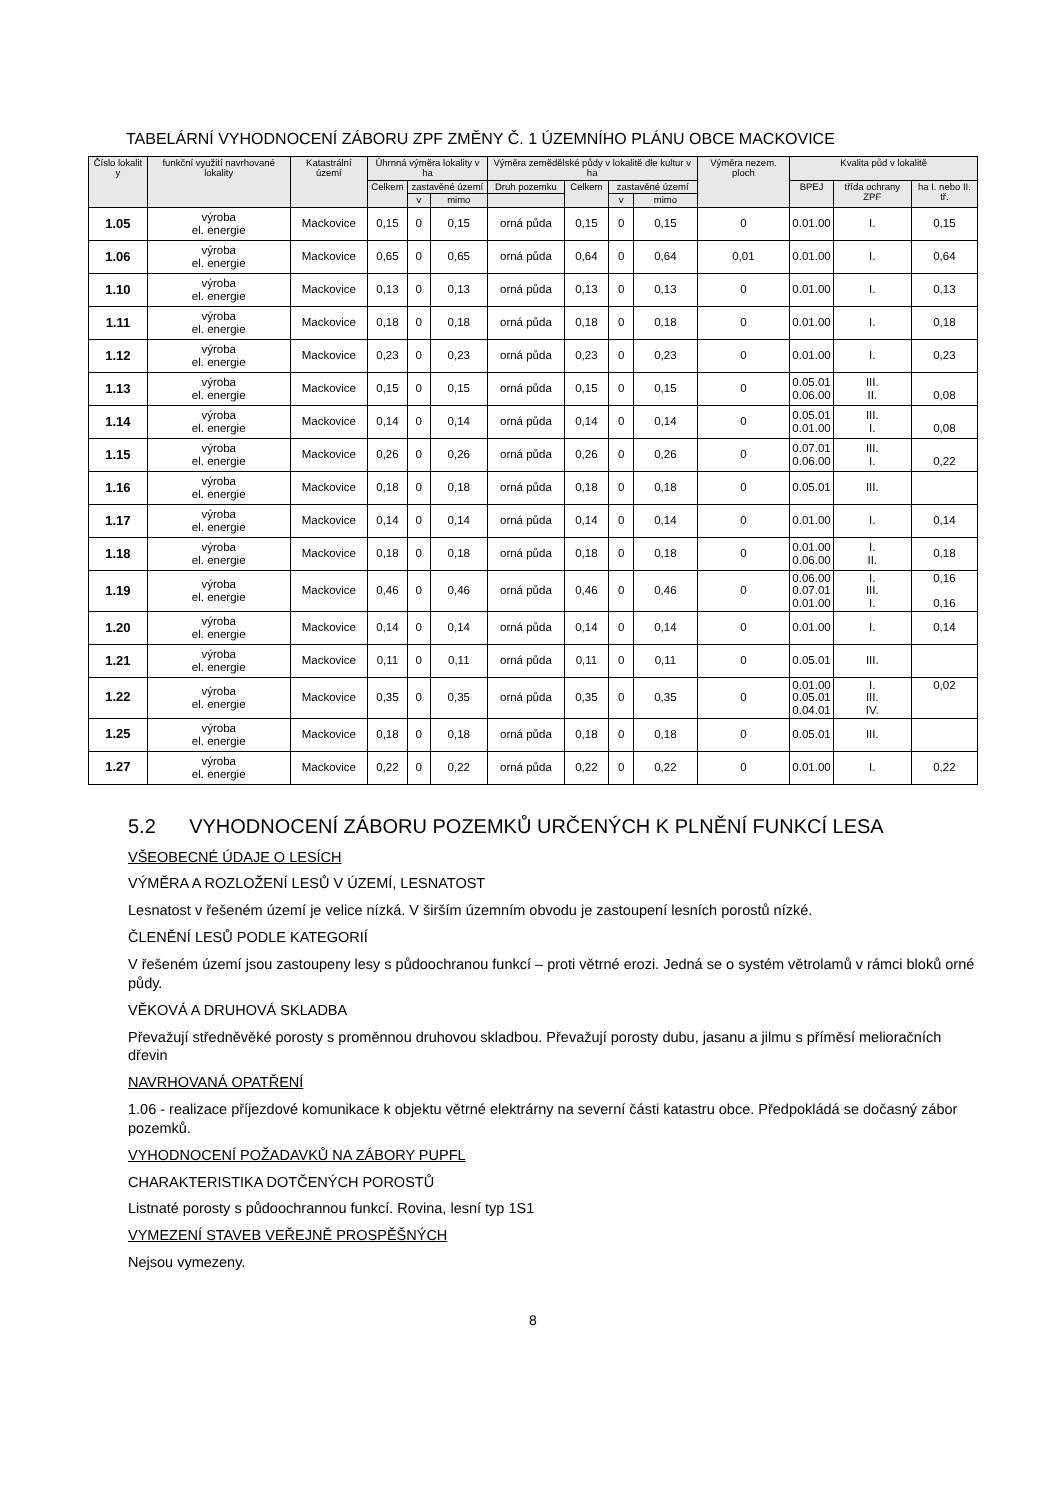TABELÁRNÍ VYHODNOCENÍ ZÁBORU ZPF ZMĚNY Č. 1 ÚZEMNÍHO PLÁNU OBCE MACKOVICE
| Číslo lokalit y | funkční využití navrhované lokality | Katastrální území | Úhrnná výměra lokality v ha | | | Výměra zemědělské půdy v lokalitě dle kultur v ha | | | | Výměra nezem. ploch | Kvalita půd v lokalitě | | |
| --- | --- | --- | --- | --- | --- | --- | --- | --- | --- | --- | --- | --- | --- |
| | | | Celkem | zastavěné území | | Druh pozemku | Celkem | zastavěné území | | | BPEJ | třída ochrany ZPF | ha I. nebo II. tř. |
| | | | | v | mimo | | | v | mimo | | | | |
| 1.05 | výroba el. energie | Mackovice | 0,15 | 0 | 0,15 | orná půda | 0,15 | 0 | 0,15 | 0 | 0.01.00 | I. | 0,15 |
| 1.06 | výroba el. energie | Mackovice | 0,65 | 0 | 0,65 | orná půda | 0,64 | 0 | 0,64 | 0,01 | 0.01.00 | I. | 0,64 |
| 1.10 | výroba el. energie | Mackovice | 0,13 | 0 | 0,13 | orná půda | 0,13 | 0 | 0,13 | 0 | 0.01.00 | I. | 0,13 |
| 1.11 | výroba el. energie | Mackovice | 0,18 | 0 | 0,18 | orná půda | 0,18 | 0 | 0,18 | 0 | 0.01.00 | I. | 0,18 |
| 1.12 | výroba el. energie | Mackovice | 0,23 | 0 | 0,23 | orná půda | 0,23 | 0 | 0,23 | 0 | 0.01.00 | I. | 0,23 |
| 1.13 | výroba el. energie | Mackovice | 0,15 | 0 | 0,15 | orná půda | 0,15 | 0 | 0,15 | 0 | 0.05.01 0.06.00 | III. II. | 0,08 |
| 1.14 | výroba el. energie | Mackovice | 0,14 | 0 | 0,14 | orná půda | 0,14 | 0 | 0,14 | 0 | 0.05.01 0.01.00 | III. I. | 0,08 |
| 1.15 | výroba el. energie | Mackovice | 0,26 | 0 | 0,26 | orná půda | 0,26 | 0 | 0,26 | 0 | 0.07.01 0.06.00 | III. I. | 0,22 |
| 1.16 | výroba el. energie | Mackovice | 0,18 | 0 | 0,18 | orná půda | 0,18 | 0 | 0,18 | 0 | 0.05.01 | III. | |
| 1.17 | výroba el. energie | Mackovice | 0,14 | 0 | 0,14 | orná půda | 0,14 | 0 | 0,14 | 0 | 0.01.00 | I. | 0,14 |
| 1.18 | výroba el. energie | Mackovice | 0,18 | 0 | 0,18 | orná půda | 0,18 | 0 | 0,18 | 0 | 0.01.00 0.06.00 | I. II. | 0,18 |
| 1.19 | výroba el. energie | Mackovice | 0,46 | 0 | 0,46 | orná půda | 0,46 | 0 | 0,46 | 0 | 0.06.00 0.07.01 0.01.00 | I. III. I. | 0,16 0,16 |
| 1.20 | výroba el. energie | Mackovice | 0,14 | 0 | 0,14 | orná půda | 0,14 | 0 | 0,14 | 0 | 0.01.00 | I. | 0,14 |
| 1.21 | výroba el. energie | Mackovice | 0,11 | 0 | 0,11 | orná půda | 0,11 | 0 | 0,11 | 0 | 0.05.01 | III. | |
| 1.22 | výroba el. energie | Mackovice | 0,35 | 0 | 0,35 | orná půda | 0,35 | 0 | 0,35 | 0 | 0.01.00 0.05.01 0.04.01 | I. III. IV. | 0,02 |
| 1.25 | výroba el. energie | Mackovice | 0,18 | 0 | 0,18 | orná půda | 0,18 | 0 | 0,18 | 0 | 0.05.01 | III. | |
| 1.27 | výroba el. energie | Mackovice | 0,22 | 0 | 0,22 | orná půda | 0,22 | 0 | 0,22 | 0 | 0.01.00 | I. | 0,22 |
5.2 VYHODNOCENÍ ZÁBORU POZEMKŮ URČENÝCH K PLNĚNÍ FUNKCÍ LESA
VŠEOBECNÉ ÚDAJE O LESÍCH
VÝMĚRA A ROZLOŽENÍ LESŮ V ÚZEMÍ, LESNATOST
Lesnatost v řešeném území je velice nízká. V širším územním obvodu je zastoupení lesních porostů nízké.
ČLENĚNÍ LESŮ PODLE KATEGORIÍ
V řešeném území jsou zastoupeny lesy s půdoochranou funkcí – proti větrné erozi. Jedná se o systém větrolamů v rámci bloků orné půdy.
VĚKOVÁ A DRUHOVÁ SKLADBA
Převažují středněvěké porosty s proměnnou druhovou skladbou. Převažují porosty dubu, jasanu a jilmu s příměsí melioračních dřevin
NAVRHOVANÁ OPATŘENÍ
1.06 - realizace příjezdové komunikace k objektu větrné elektrárny na severní části katastru obce. Předpokládá se dočasný zábor pozemků.
VYHODNOCENÍ POŽADAVKŮ NA ZÁBORY PUPFL
CHARAKTERISTIKA DOTČENÝCH POROSTŮ
Listnaté porosty s půdoochrannou funkcí. Rovina, lesní typ 1S1
VYMEZENÍ STAVEB VEŘEJNĚ PROSPĚŠNÝCH
Nejsou vymezeny.
8